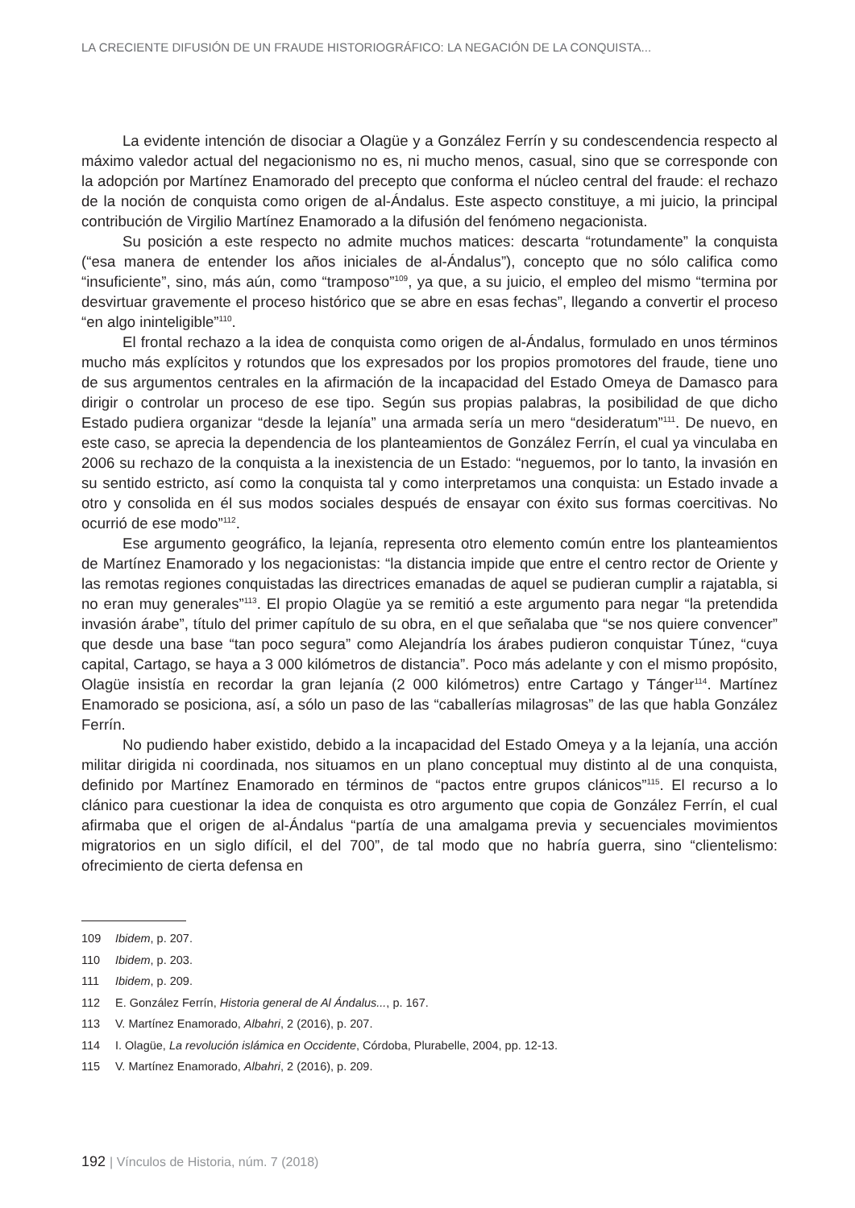LA CRECIENTE DIFUSIÓN DE UN FRAUDE HISTORIOGRÁFICO: LA NEGACIÓN DE LA CONQUISTA...
La evidente intención de disociar a Olagüe y a González Ferrín y su condescendencia respecto al máximo valedor actual del negacionismo no es, ni mucho menos, casual, sino que se corresponde con la adopción por Martínez Enamorado del precepto que conforma el núcleo central del fraude: el rechazo de la noción de conquista como origen de al-Ándalus. Este aspecto constituye, a mi juicio, la principal contribución de Virgilio Martínez Enamorado a la difusión del fenómeno negacionista.
Su posición a este respecto no admite muchos matices: descarta “rotundamente” la conquista (“esa manera de entender los años iniciales de al-Ándalus”), concepto que no sólo califica como “insuficiente”, sino, más aún, como “tramposo”<sup>109</sup>, ya que, a su juicio, el empleo del mismo “termina por desvirtuar gravemente el proceso histórico que se abre en esas fechas”, llegando a convertir el proceso “en algo ininteligible”<sup>110</sup>.
El frontal rechazo a la idea de conquista como origen de al-Ándalus, formulado en unos términos mucho más explícitos y rotundos que los expresados por los propios promotores del fraude, tiene uno de sus argumentos centrales en la afirmación de la incapacidad del Estado Omeya de Damasco para dirigir o controlar un proceso de ese tipo. Según sus propias palabras, la posibilidad de que dicho Estado pudiera organizar “desde la lejanía” una armada sería un mero “desideratum”<sup>111</sup>. De nuevo, en este caso, se aprecia la dependencia de los planteamientos de González Ferrín, el cual ya vinculaba en 2006 su rechazo de la conquista a la inexistencia de un Estado: “neguemos, por lo tanto, la invasión en su sentido estricto, así como la conquista tal y como interpretamos una conquista: un Estado invade a otro y consolida en él sus modos sociales después de ensayar con éxito sus formas coercitivas. No ocurrió de ese modo”<sup>112</sup>.
Ese argumento geográfico, la lejanía, representa otro elemento común entre los planteamientos de Martínez Enamorado y los negacionistas: “la distancia impide que entre el centro rector de Oriente y las remotas regiones conquistadas las directrices emanadas de aquel se pudieran cumplir a rajatabla, si no eran muy generales”<sup>113</sup>. El propio Olagüe ya se remitió a este argumento para negar “la pretendida invasión árabe”, título del primer capítulo de su obra, en el que señalaba que “se nos quiere convencer” que desde una base “tan poco segura” como Alejandría los árabes pudieron conquistar Túnez, “cuya capital, Cartago, se haya a 3 000 kilómetros de distancia”. Poco más adelante y con el mismo propósito, Olagüe insistía en recordar la gran lejanía (2 000 kilómetros) entre Cartago y Tánger<sup>114</sup>. Martínez Enamorado se posiciona, así, a sólo un paso de las “caballerías milagrosas” de las que habla González Ferrín.
No pudiendo haber existido, debido a la incapacidad del Estado Omeya y a la lejanía, una acción militar dirigida ni coordinada, nos situamos en un plano conceptual muy distinto al de una conquista, definido por Martínez Enamorado en términos de “pactos entre grupos clánicos”<sup>115</sup>. El recurso a lo clánico para cuestionar la idea de conquista es otro argumento que copia de González Ferrín, el cual afirmaba que el origen de al-Ándalus “partía de una amalgama previa y secuenciales movimientos migratorios en un siglo difícil, el del 700”, de tal modo que no habría guerra, sino “clientelismo: ofrecimiento de cierta defensa en
109 Ibidem, p. 207.
110 Ibidem, p. 203.
111 Ibidem, p. 209.
112 E. González Ferrín, Historia general de Al Ándalus..., p. 167.
113 V. Martínez Enamorado, Albahri, 2 (2016), p. 207.
114 I. Olagüe, La revolución islámica en Occidente, Córdoba, Plurabelle, 2004, pp. 12-13.
115 V. Martínez Enamorado, Albahri, 2 (2016), p. 209.
192 | Vínculos de Historia, núm. 7 (2018)